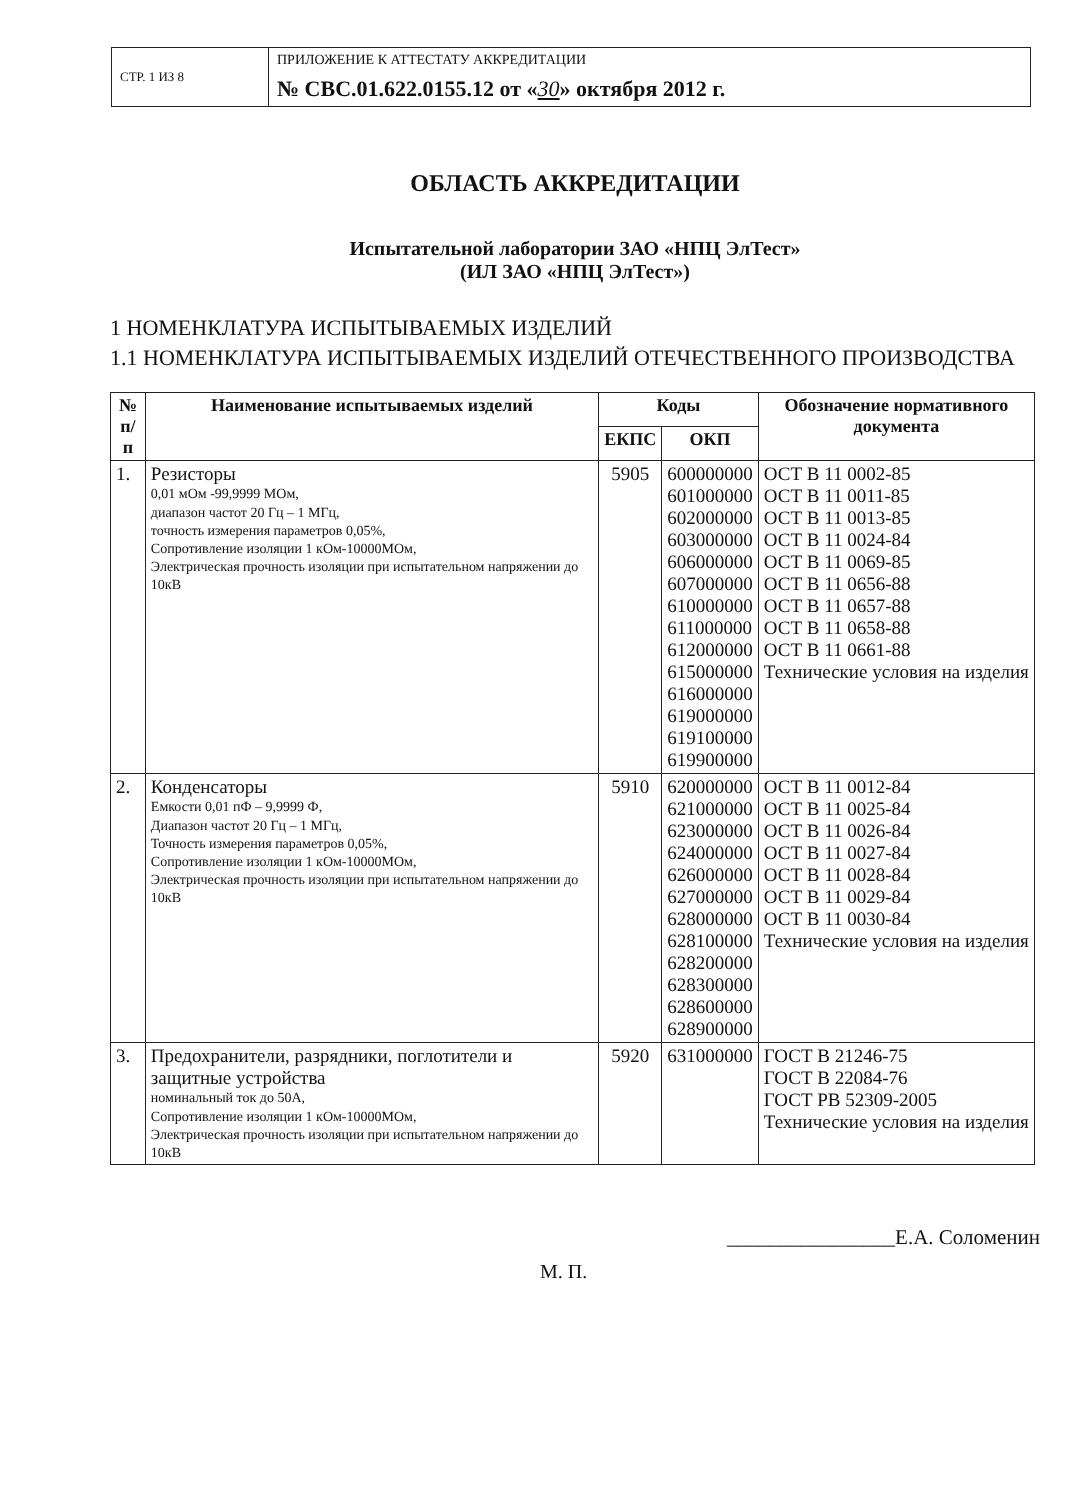| СТР. 1 ИЗ 8 | ПРИЛОЖЕНИЕ К АТТЕСТАТУ АККРЕДИТАЦИИ № СВС.01.622.0155.12 от « 30 » октября 2012 г. |
ОБЛАСТЬ АККРЕДИТАЦИИ
Испытательной лаборатории ЗАО «НПЦ ЭлТест»
(ИЛ ЗАО «НПЦ ЭлТест»)
1 НОМЕНКЛАТУРА ИСПЫТЫВАЕМЫХ ИЗДЕЛИЙ
1.1 НОМЕНКЛАТУРА ИСПЫТЫВАЕМЫХ ИЗДЕЛИЙ ОТЕЧЕСТВЕННОГО ПРОИЗВОДСТВА
| № п/п | Наименование испытываемых изделий | Коды | | Обозначение нормативного документа |
| --- | --- | --- | --- | --- |
| | | ЕКПС | ОКП | |
| 1. | Резисторы 0,01 мОм -99,9999 МОм, диапазон частот 20 Гц – 1 МГц, точность измерения параметров 0,05%, Сопротивление изоляции 1 кОм-10000МОм, Электрическая прочность изоляции при испытательном напряжении до 10кВ | 5905 | 600000000 601000000 602000000 603000000 606000000 607000000 610000000 611000000 612000000 615000000 616000000 619000000 619100000 619900000 | ОСТ В 11 0002-85 ОСТ В 11 0011-85 ОСТ В 11 0013-85 ОСТ В 11 0024-84 ОСТ В 11 0069-85 ОСТ В 11 0656-88 ОСТ В 11 0657-88 ОСТ В 11 0658-88 ОСТ В 11 0661-88 Технические условия на изделия |
| 2. | Конденсаторы Емкости 0,01 пФ – 9,9999 Ф, Диапазон частот 20 Гц – 1 МГц, Точность измерения параметров 0,05%, Сопротивление изоляции 1 кОм-10000МОм, Электрическая прочность изоляции при испытательном напряжении до 10кВ | 5910 | 620000000 621000000 623000000 624000000 626000000 627000000 628000000 628100000 628200000 628300000 628600000 628900000 | ОСТ В 11 0012-84 ОСТ В 11 0025-84 ОСТ В 11 0026-84 ОСТ В 11 0027-84 ОСТ В 11 0028-84 ОСТ В 11 0029-84 ОСТ В 11 0030-84 Технические условия на изделия |
| 3. | Предохранители, разрядники, поглотители и защитные устройства номинальный ток до 50А, Сопротивление изоляции 1 кОм-10000МОм, Электрическая прочность изоляции при испытательном напряжении до 10кВ | 5920 | 631000000 | ГОСТ В 21246-75 ГОСТ В 22084-76 ГОСТ РВ 52309-2005 Технические условия на изделия |
________________Е.А. Соломенин
М. П.